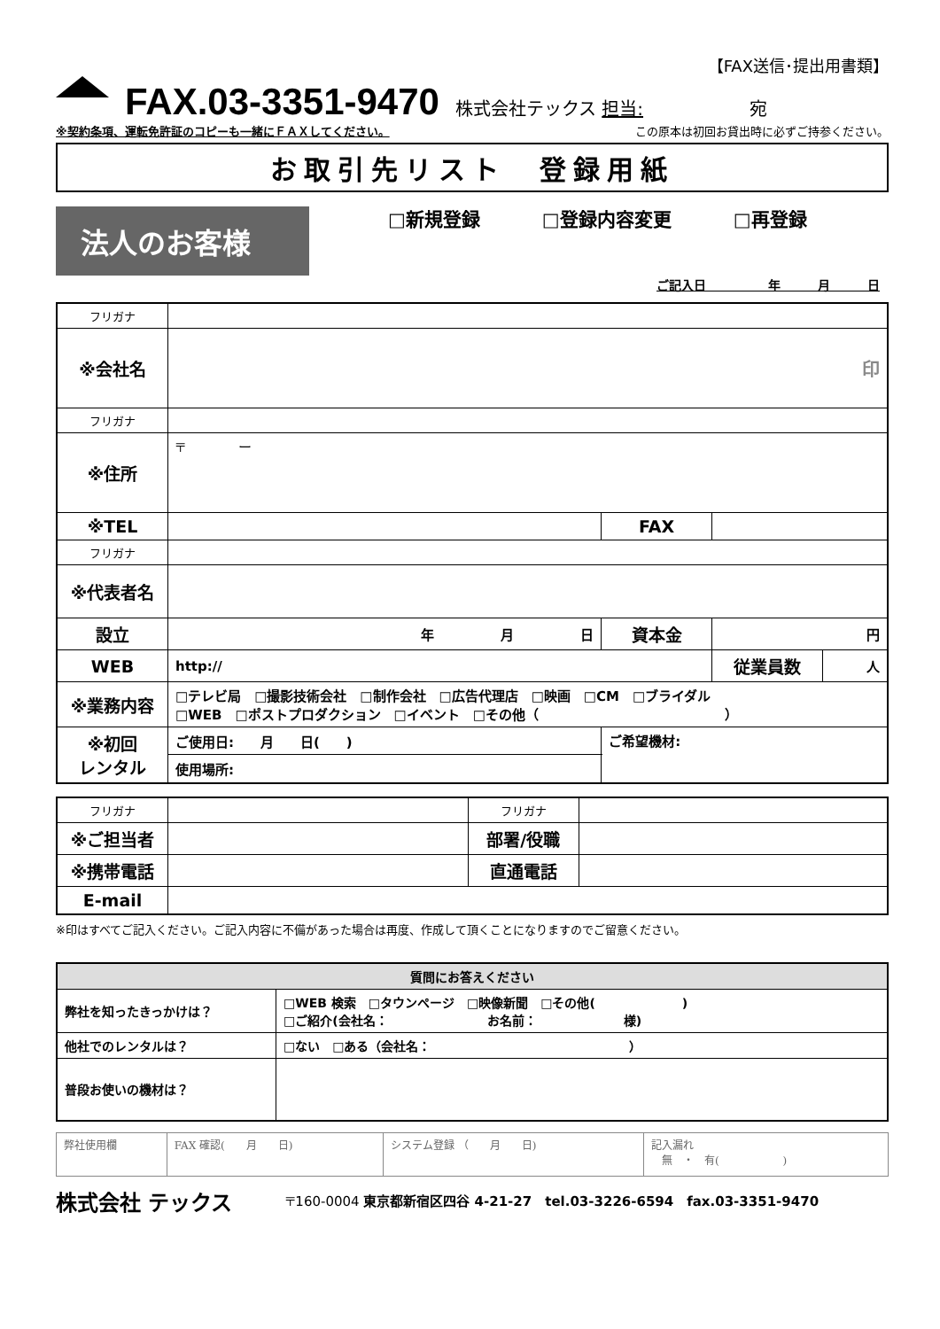【FAX送信･提出用書類】
FAX.03-3351-9470
株式会社テックス 担当:　　　　　　宛
※契約条項、運転免許証のコピーも一緒にＦＡＸしてください。 この原本は初回お貸出時に必ずご持参ください。
お取引先リスト　登録用紙
法人のお客様
□新規登録 □登録内容変更 □再登録
ご記入日　　　　　年　　　月　　　日
| フリガナ | | | | |
| ※会社名 | 印 | | | |
| フリガナ | | | | |
| ※住所 | 〒 ー | | | |
| ※TEL | | FAX | | |
| フリガナ | | | | |
| ※代表者名 | | | | |
| 設立 | 年 月 日 | 資本金 | 円 | |
| WEB | http:// | | 従業員数 | 人 |
| ※業務内容 | □テレビ局 □撮影技術会社 □制作会社 □広告代理店 □映画 □CM □ブライダル □WEB □ポストプロダクション □イベント □その他（ ） | | | |
| ※初回 レンタル | ご使用日: 月 日( ) | ご希望機材: | | |
| | 使用場所: | | | |
| フリガナ | | フリガナ | |
| ※ご担当者 | | 部署/役職 | |
| ※携帯電話 | | 直通電話 | |
| E-mail | | | |
※印はすべてご記入ください。ご記入内容に不備があった場合は再度、作成して頂くことになりますのでご留意ください。
| 質問にお答えください | |
| 弊社を知ったきっかけは？ | □WEB 検索 □タウンページ □映像新聞 □その他( ) □ご紹介(会社名： お名前： 様) |
| 他社でのレンタルは？ | □ない □ある（会社名： ） |
| 普段お使いの機材は？ | |
| 弊社使用欄 | FAX 確認( 月 日) | システム登録 （ 月 日) | 記入漏れ 無 ・ 有( ) |
株式会社 テックス 〒160-0004 東京都新宿区四谷 4-21-27　tel.03-3226-6594　fax.03-3351-9470